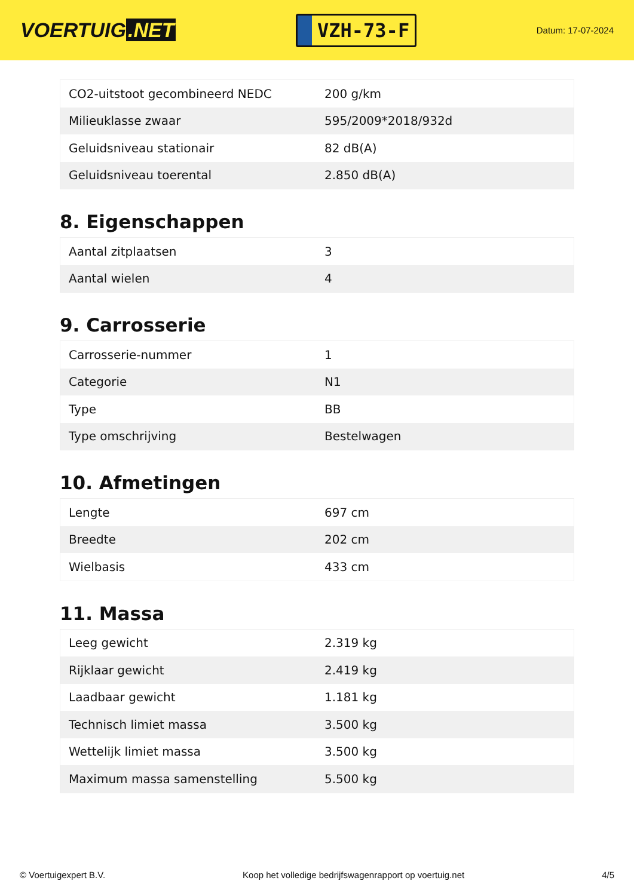VOERTUIG.NET
VZH-73-F
Datum: 17-07-2024
| CO2-uitstoot gecombineerd NEDC | 200 g/km |
| Milieuklasse zwaar | 595/2009*2018/932d |
| Geluidsniveau stationair | 82 dB(A) |
| Geluidsniveau toerental | 2.850 dB(A) |
8. Eigenschappen
| Aantal zitplaatsen | 3 |
| Aantal wielen | 4 |
9. Carrosserie
| Carrosserie-nummer | 1 |
| Categorie | N1 |
| Type | BB |
| Type omschrijving | Bestelwagen |
10. Afmetingen
| Lengte | 697 cm |
| Breedte | 202 cm |
| Wielbasis | 433 cm |
11. Massa
| Leeg gewicht | 2.319 kg |
| Rijklaar gewicht | 2.419 kg |
| Laadbaar gewicht | 1.181 kg |
| Technisch limiet massa | 3.500 kg |
| Wettelijk limiet massa | 3.500 kg |
| Maximum massa samenstelling | 5.500 kg |
© Voertuigexpert B.V. Koop het volledige bedrijfswagenrapport op voertuig.net 4/5